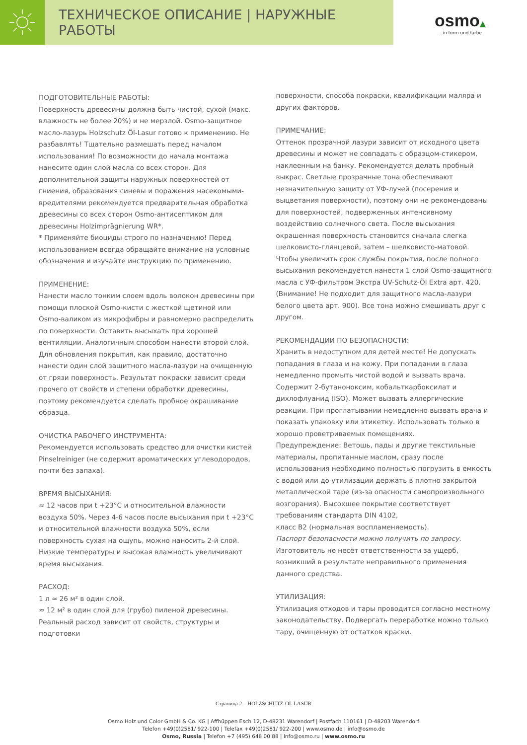ТЕХНИЧЕСКОЕ ОПИСАНИЕ | НАРУЖНЫЕ РАБОТЫ
osmo▲
...in form und farbe
ПОДГОТОВИТЕЛЬНЫЕ РАБОТЫ:
Поверхность древесины должна быть чистой, сухой (макс. влажность не более 20%) и не мерзлой. Osmo-защитное масло-лазурь Holzschutz Öl-Lasur готово к применению. Не разбавлять! Тщательно размешать перед началом использования! По возможности до начала монтажа нанесите один слой масла со всех сторон. Для дополнительной защиты наружных поверхностей от гниения, образования синевы и поражения насекомыми-вредителями рекомендуется предварительная обработка древесины со всех сторон Osmo-антисептиком для древесины Holzimprägnierung WR*.
* Применяйте биоциды строго по назначению! Перед использованием всегда обращайте внимание на условные обозначения и изучайте инструкцию по применению.
ПРИМЕНЕНИЕ:
Нанести масло тонким слоем вдоль волокон древесины при помощи плоской Osmo-кисти с жесткой щетиной или Osmo-валиком из микрофибры и равномерно распределить по поверхности. Оставить высыхать при хорошей вентиляции. Аналогичным способом нанести второй слой. Для обновления покрытия, как правило, достаточно нанести один слой защитного масла-лазури на очищенную от грязи поверхность. Результат покраски зависит среди прочего от свойств и степени обработки древесины, поэтому рекомендуется сделать пробное окрашивание образца.
ОЧИСТКА РАБОЧЕГО ИНСТРУМЕНТА:
Рекомендуется использовать средство для очистки кистей Pinselreiniger (не содержит ароматических углеводородов, почти без запаха).
ВРЕМЯ ВЫСЫХАНИЯ:
≈ 12 часов при t +23°C и относительной влажности воздуха 50%. Через 4-6 часов после высыхания при t +23°C и относительной влажности воздуха 50%, если поверхность сухая на ощупь, можно наносить 2-й слой. Низкие температуры и высокая влажность увеличивают время высыхания.
РАСХОД:
1 л ≈ 26 м² в один слой.
≈ 12 м² в один слой для (грубо) пиленой древесины.
Реальный расход зависит от свойств, структуры и подготовки
поверхности, способа покраски, квалификации маляра и других факторов.
ПРИМЕЧАНИЕ:
Оттенок прозрачной лазури зависит от исходного цвета древесины и может не совпадать с образцом-стикером, наклеенным на банку. Рекомендуется делать пробный выкрас. Светлые прозрачные тона обеспечивают незначительную защиту от УФ-лучей (посерения и выцветания поверхности), поэтому они не рекомендованы для поверхностей, подверженных интенсивному воздействию солнечного света. После высыхания окрашенная поверхность становится сначала слегка шелковисто-глянцевой, затем – шелковисто-матовой. Чтобы увеличить срок службы покрытия, после полного высыхания рекомендуется нанести 1 слой Osmo-защитного масла с УФ-фильтром Экстра UV-Schutz-Öl Extra арт. 420. (Внимание! Не подходит для защитного масла-лазури белого цвета арт. 900). Все тона можно смешивать друг с другом.
РЕКОМЕНДАЦИИ ПО БЕЗОПАСНОСТИ:
Хранить в недоступном для детей месте! Не допускать попадания в глаза и на кожу. При попадании в глаза немедленно промыть чистой водой и вызвать врача. Содержит 2-бутаноноксим, кобальткарбоксилат и дихлофлуанид (ISO). Может вызвать аллергические реакции. При проглатывании немедленно вызвать врача и показать упаковку или этикетку. Использовать только в хорошо проветриваемых помещениях.
Предупреждение: Ветошь, пады и другие текстильные материалы, пропитанные маслом, сразу после использования необходимо полностью погрузить в емкость с водой или до утилизации держать в плотно закрытой металлической таре (из-за опасности самопроизвольного возгорания). Высохшее покрытие соответствует требованиям стандарта DIN 4102,
класс B2 (нормальная воспламеняемость).
Паспорт безопасности можно получить по запросу.
Изготовитель не несёт ответственности за ущерб, возникший в результате неправильного применения данного средства.
УТИЛИЗАЦИЯ:
Утилизация отходов и тары проводится согласно местному законодательству. Подвергать переработке можно только тару, очищенную от остатков краски.
Страница 2 – HOLZSCHUTZ-ÖL LASUR
Osmo Holz und Color GmbH & Co. KG | Affhüppen Esch 12, D-48231 Warendorf | Postfach 110161 | D-48203 Warendorf
Telefon +49(0)2581/ 922-100 | Telefax +49(0)2581/ 922-200 | www.osmo.de | info@osmo.de
Osmo, Russia | Telefon +7 (495) 648 00 88 | info@osmo.ru | www.osmo.ru